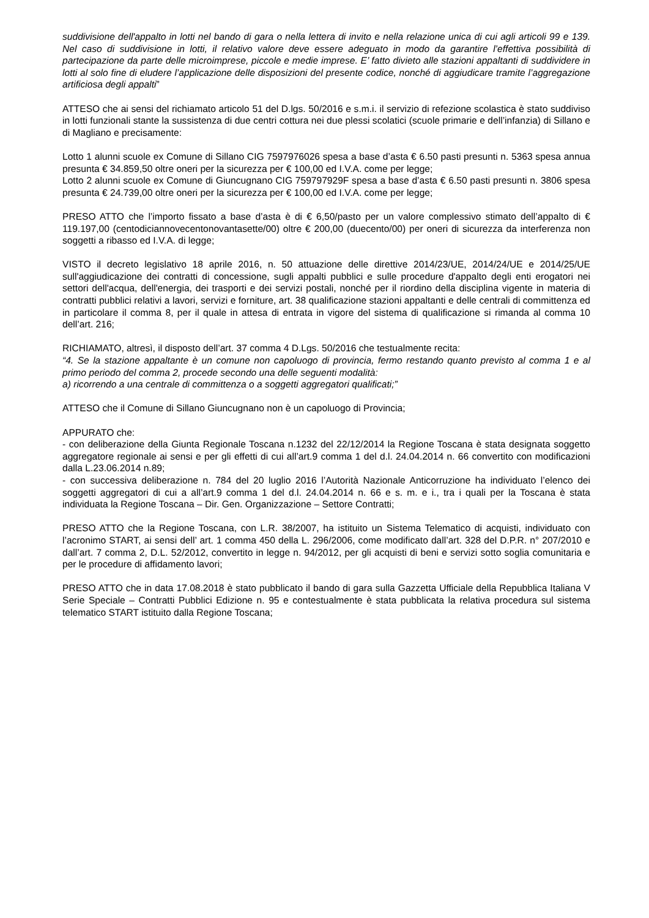suddivisione dell'appalto in lotti nel bando di gara o nella lettera di invito e nella relazione unica di cui agli articoli 99 e 139. Nel caso di suddivisione in lotti, il relativo valore deve essere adeguato in modo da garantire l’effettiva possibilità di partecipazione da parte delle microimprese, piccole e medie imprese. E’ fatto divieto alle stazioni appaltanti di suddividere in lotti al solo fine di eludere l’applicazione delle disposizioni del presente codice, nonché di aggiudicare tramite l’aggregazione artificiosa degli appalti”
ATTESO che ai sensi del richiamato articolo 51 del D.lgs. 50/2016 e s.m.i. il servizio di refezione scolastica è stato suddiviso in lotti funzionali stante la sussistenza di due centri cottura nei due plessi scolatici (scuole primarie e dell’infanzia) di Sillano e di Magliano e precisamente:
Lotto 1 alunni scuole ex Comune di Sillano CIG 7597976026 spesa a base d’asta € 6.50 pasti presunti n. 5363 spesa annua presunta € 34.859,50 oltre oneri per la sicurezza per € 100,00 ed I.V.A. come per legge;
Lotto 2 alunni scuole ex Comune di Giuncugnano CIG 759797929F spesa a base d’asta € 6.50 pasti presunti n. 3806 spesa presunta € 24.739,00 oltre oneri per la sicurezza per € 100,00 ed I.V.A. come per legge;
PRESO ATTO che l’importo fissato a base d’asta è di € 6,50/pasto per un valore complessivo stimato dell’appalto di € 119.197,00 (centodiciannovecentonovantasette/00) oltre € 200,00 (duecento/00) per oneri di sicurezza da interferenza non soggetti a ribasso ed I.V.A. di legge;
VISTO il decreto legislativo 18 aprile 2016, n. 50 attuazione delle direttive 2014/23/UE, 2014/24/UE e 2014/25/UE sull'aggiudicazione dei contratti di concessione, sugli appalti pubblici e sulle procedure d'appalto degli enti erogatori nei settori dell'acqua, dell'energia, dei trasporti e dei servizi postali, nonché per il riordino della disciplina vigente in materia di contratti pubblici relativi a lavori, servizi e forniture, art. 38 qualificazione stazioni appaltanti e delle centrali di committenza ed in particolare il comma 8, per il quale in attesa di entrata in vigore del sistema di qualificazione si rimanda al comma 10 dell’art. 216;
RICHIAMATO, altresì, il disposto dell’art. 37 comma 4 D.Lgs. 50/2016 che testualmente recita:
“4. Se la stazione appaltante è un comune non capoluogo di provincia, fermo restando quanto previsto al comma 1 e al primo periodo del comma 2, procede secondo una delle seguenti modalità:
a) ricorrendo a una centrale di committenza o a soggetti aggregatori qualificati;”
ATTESO che il Comune di Sillano Giuncugnano non è un capoluogo di Provincia;
APPURATO che:
- con deliberazione della Giunta Regionale Toscana n.1232 del 22/12/2014 la Regione Toscana è stata designata soggetto aggregatore regionale ai sensi e per gli effetti di cui all’art.9 comma 1 del d.l. 24.04.2014 n. 66 convertito con modificazioni dalla L.23.06.2014 n.89;
- con successiva deliberazione n. 784 del 20 luglio 2016 l’Autorità Nazionale Anticorruzione ha individuato l’elenco dei soggetti aggregatori di cui a all’art.9 comma 1 del d.l. 24.04.2014 n. 66 e s. m. e i., tra i quali per la Toscana è stata individuata la Regione Toscana – Dir. Gen. Organizzazione – Settore Contratti;
PRESO ATTO che la Regione Toscana, con L.R. 38/2007, ha istituito un Sistema Telematico di acquisti, individuato con l’acronimo START, ai sensi dell’ art. 1 comma 450 della L. 296/2006, come modificato dall’art. 328 del D.P.R. n° 207/2010 e dall’art. 7 comma 2, D.L. 52/2012, convertito in legge n. 94/2012, per gli acquisti di beni e servizi sotto soglia comunitaria e per le procedure di affidamento lavori;
PRESO ATTO che in data 17.08.2018 è stato pubblicato il bando di gara sulla Gazzetta Ufficiale della Repubblica Italiana V Serie Speciale – Contratti Pubblici Edizione n. 95 e contestualmente è stata pubblicata la relativa procedura sul sistema telematico START istituito dalla Regione Toscana;